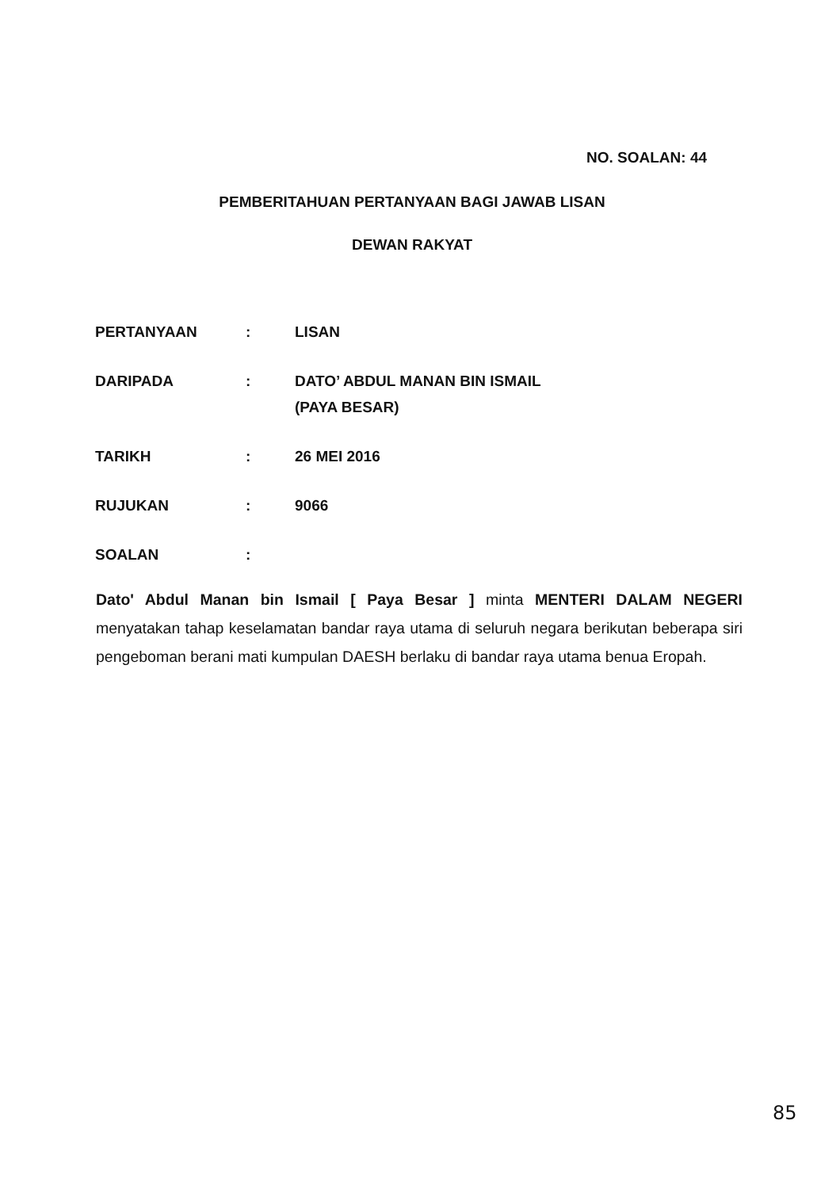NO. SOALAN: 44
PEMBERITAHUAN PERTANYAAN BAGI JAWAB LISAN
DEWAN RAKYAT
PERTANYAAN: LISAN
DARIPADA: DATO’ ABDUL MANAN BIN ISMAIL
(PAYA BESAR)
TARIKH: 26 MEI 2016
RUJUKAN: 9066
SOALAN:
Dato' Abdul Manan bin Ismail [ Paya Besar ] minta MENTERI DALAM NEGERI menyatakan tahap keselamatan bandar raya utama di seluruh negara berikutan beberapa siri pengeboman berani mati kumpulan DAESH berlaku di bandar raya utama benua Eropah.
85